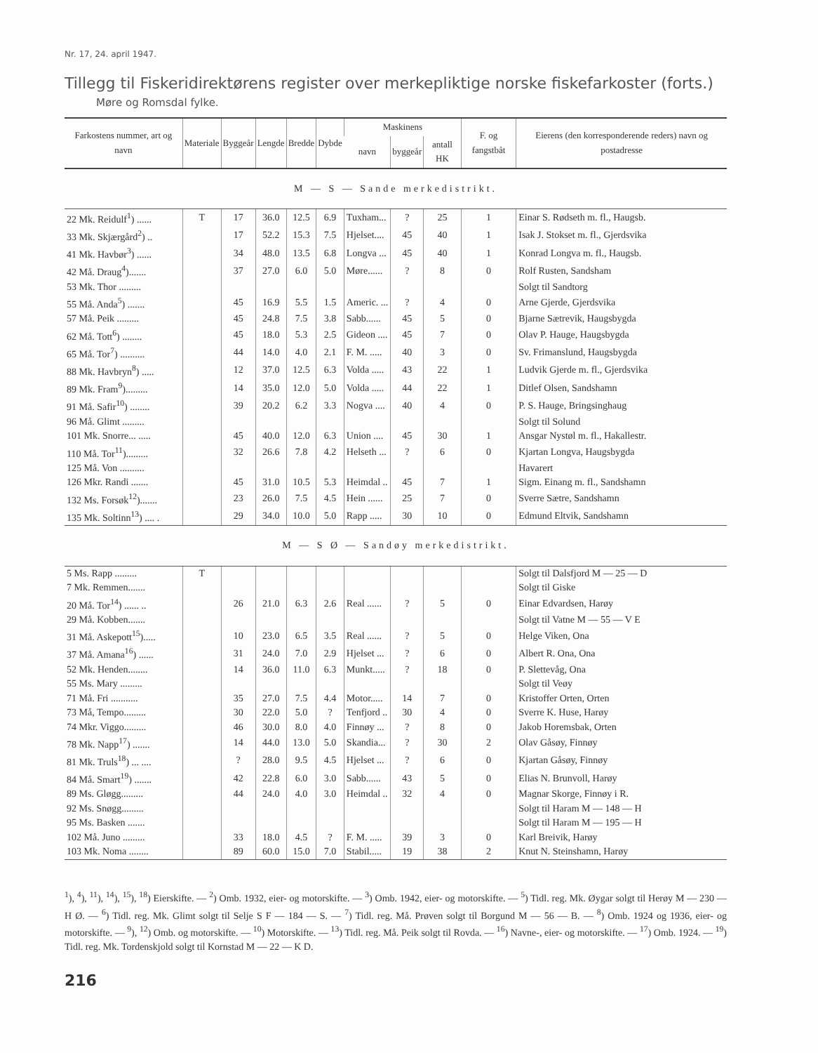Nr. 17, 24. april 1947.
Tillegg til Fiskeridirektørens register over merkepliktige norske fiskefarkoster (forts.)
Møre og Romsdal fylke.
| Farkostens nummer, art og navn | Materiale | Byggeår | Lengde | Bredde | Dybde | Maskinens | | | F. og fangstbåt | Eierens (den korresponderende reders) navn og postadresse |
| --- | --- | --- | --- | --- | --- | --- | --- | --- | --- | --- |
| | | | | | | navn | byggeår | antall HK | | |
| M — S — Sande merkedistrikt. | | | | | | | | | | |
| 22 Mk. Reidulf<sup>1</sup>) ...... | T | 17 | 36.0 | 12.5 | 6.9 | Tuxham... | ? | 25 | 1 | Einar S. Rødseth m. fl., Haugsb. |
| 33 Mk. Skjærgård<sup>2</sup>) .. | | 17 | 52.2 | 15.3 | 7.5 | Hjelset.... | 45 | 40 | 1 | Isak J. Stokset m. fl., Gjerdsvika |
| 41 Mk. Havbør<sup>3</sup>) ...... | | 34 | 48.0 | 13.5 | 6.8 | Longva ... | 45 | 40 | 1 | Konrad Longva m. fl., Haugsb. |
| 42 Må. Draug<sup>4</sup>)....... | | 37 | 27.0 | 6.0 | 5.0 | Møre...... | ? | 8 | 0 | Rolf Rusten, Sandsham |
| 53 Mk. Thor ......... | | | | | | | | | | Solgt til Sandtorg |
| 55 Må. Anda<sup>5</sup>) ....... | | 45 | 16.9 | 5.5 | 1.5 | Americ. ... | ? | 4 | 0 | Arne Gjerde, Gjerdsvika |
| 57 Må. Peik ......... | | 45 | 24.8 | 7.5 | 3.8 | Sabb...... | 45 | 5 | 0 | Bjarne Sætrevik, Haugsbygda |
| 62 Må. Tott<sup>6</sup>) ........ | | 45 | 18.0 | 5.3 | 2.5 | Gideon .... | 45 | 7 | 0 | Olav P. Hauge, Haugsbygda |
| 65 Må. Tor<sup>7</sup>) .......... | | 44 | 14.0 | 4.0 | 2.1 | F. M. ..... | 40 | 3 | 0 | Sv. Frimanslund, Haugsbygda |
| 88 Mk. Havbryn<sup>8</sup>) ..... | | 12 | 37.0 | 12.5 | 6.3 | Volda ..... | 43 | 22 | 1 | Ludvik Gjerde m. fl., Gjerdsvika |
| 89 Mk. Fram<sup>9</sup>)......... | | 14 | 35.0 | 12.0 | 5.0 | Volda ..... | 44 | 22 | 1 | Ditlef Olsen, Sandshamn |
| 91 Må. Safir<sup>10</sup>) ........ | | 39 | 20.2 | 6.2 | 3.3 | Nogva .... | 40 | 4 | 0 | P. S. Hauge, Bringsinghaug |
| 96 Må. Glimt ......... | | | | | | | | | | Solgt til Solund |
| 101 Mk. Snorre... ..... | | 45 | 40.0 | 12.0 | 6.3 | Union .... | 45 | 30 | 1 | Ansgar Nystøl m. fl., Hakallestr. |
| 110 Må. Tor<sup>11</sup>)......... | | 32 | 26.6 | 7.8 | 4.2 | Helseth ... | ? | 6 | 0 | Kjartan Longva, Haugsbygda |
| 125 Må. Von .......... | | | | | | | | | | Havarert |
| 126 Mkr. Randi ....... | | 45 | 31.0 | 10.5 | 5.3 | Heimdal .. | 45 | 7 | 1 | Sigm. Einang m. fl., Sandshamn |
| 132 Ms. Forsøk<sup>12</sup>)....... | | 23 | 26.0 | 7.5 | 4.5 | Hein ...... | 25 | 7 | 0 | Sverre Sætre, Sandshamn |
| 135 Mk. Soltinn<sup>13</sup>) .... . | | 29 | 34.0 | 10.0 | 5.0 | Rapp ..... | 30 | 10 | 0 | Edmund Eltvik, Sandshamn |
| M — S Ø — Sandøy merkedistrikt. | | | | | | | | | | |
| 5 Ms. Rapp ......... | T | | | | | | | | | Solgt til Dalsfjord M — 25 — D |
| 7 Mk. Remmen....... | | | | | | | | | | Solgt til Giske |
| 20 Må. Tor<sup>14</sup>) ...... .. | | 26 | 21.0 | 6.3 | 2.6 | Real ...... | ? | 5 | 0 | Einar Edvardsen, Harøy |
| 29 Må. Kobben....... | | | | | | | | | | Solgt til Vatne M — 55 — V E |
| 31 Må. Askepott<sup>15</sup>)..... | | 10 | 23.0 | 6.5 | 3.5 | Real ...... | ? | 5 | 0 | Helge Viken, Ona |
| 37 Må. Amana<sup>16</sup>) ...... | | 31 | 24.0 | 7.0 | 2.9 | Hjelset ... | ? | 6 | 0 | Albert R. Ona, Ona |
| 52 Mk. Henden........ | | 14 | 36.0 | 11.0 | 6.3 | Munkt..... | ? | 18 | 0 | P. Slettevåg, Ona |
| 55 Ms. Mary ......... | | | | | | | | | | Solgt til Veøy |
| 71 Må. Fri ........... | | 35 | 27.0 | 7.5 | 4.4 | Motor..... | 14 | 7 | 0 | Kristoffer Orten, Orten |
| 73 Må, Tempo......... | | 30 | 22.0 | 5.0 | ? | Tenfjord .. | 30 | 4 | 0 | Sverre K. Huse, Harøy |
| 74 Mkr. Viggo......... | | 46 | 30.0 | 8.0 | 4.0 | Finnøy ... | ? | 8 | 0 | Jakob Horemsbak, Orten |
| 78 Mk. Napp<sup>17</sup>) ....... | | 14 | 44.0 | 13.0 | 5.0 | Skandia... | ? | 30 | 2 | Olav Gåsøy, Finnøy |
| 81 Mk. Truls<sup>18</sup>) ... .... | | ? | 28.0 | 9.5 | 4.5 | Hjelset ... | ? | 6 | 0 | Kjartan Gåsøy, Finnøy |
| 84 Må. Smart<sup>19</sup>) ....... | | 42 | 22.8 | 6.0 | 3.0 | Sabb...... | 43 | 5 | 0 | Elias N. Brunvoll, Harøy |
| 89 Ms. Gløgg......... | | 44 | 24.0 | 4.0 | 3.0 | Heimdal .. | 32 | 4 | 0 | Magnar Skorge, Finnøy i R. |
| 92 Ms. Snøgg......... | | | | | | | | | | Solgt til Haram M — 148 — H |
| 95 Ms. Basken ....... | | | | | | | | | | Solgt til Haram M — 195 — H |
| 102 Må. Juno ......... | | 33 | 18.0 | 4.5 | ? | F. M. ..... | 39 | 3 | 0 | Karl Breivik, Harøy |
| 103 Mk. Noma ........ | | 89 | 60.0 | 15.0 | 7.0 | Stabil..... | 19 | 38 | 2 | Knut N. Steinshamn, Harøy |
<sup>1</sup>), <sup>4</sup>), <sup>11</sup>), <sup>14</sup>), <sup>15</sup>), <sup>18</sup>) Eierskifte. — <sup>2</sup>) Omb. 1932, eier- og motorskifte. — <sup>3</sup>) Omb. 1942, eier- og motorskifte. — <sup>5</sup>) Tidl. reg. Mk. Øygar solgt til Herøy M — 230 — H Ø. — <sup>6</sup>) Tidl. reg. Mk. Glimt solgt til Selje S F — 184 — S. — <sup>7</sup>) Tidl. reg. Må. Prøven solgt til Borgund M — 56 — B. — <sup>8</sup>) Omb. 1924 og 1936, eier- og motorskifte. — <sup>9</sup>), <sup>12</sup>) Omb. og motorskifte. — <sup>10</sup>) Motorskifte. — <sup>13</sup>) Tidl. reg. Må. Peik solgt til Rovda. — <sup>16</sup>) Navne-, eier- og motorskifte. — <sup>17</sup>) Omb. 1924. — <sup>19</sup>) Tidl. reg. Mk. Tordenskjold solgt til Kornstad M — 22 — K D.
216